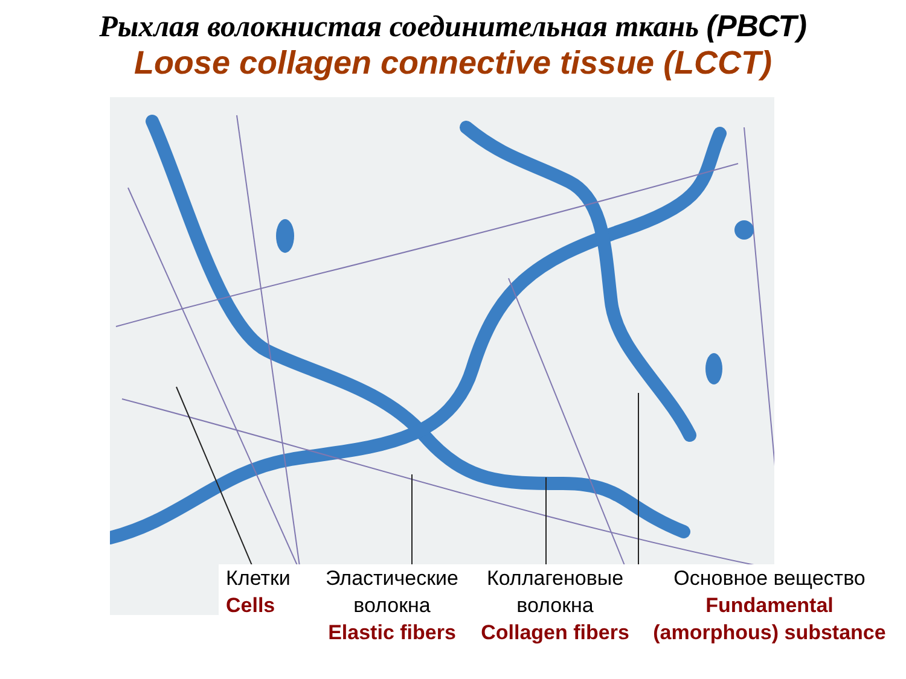Рыхлая волокнистая соединительная ткань (РВСТ)
Loose collagen connective tissue (LCCT)
Клетки
Cells
Эластические
волокна
Elastic fibers
Коллагеновые
волокна
Collagen fibers
Основное вещество
Fundamental
(amorphous) substance